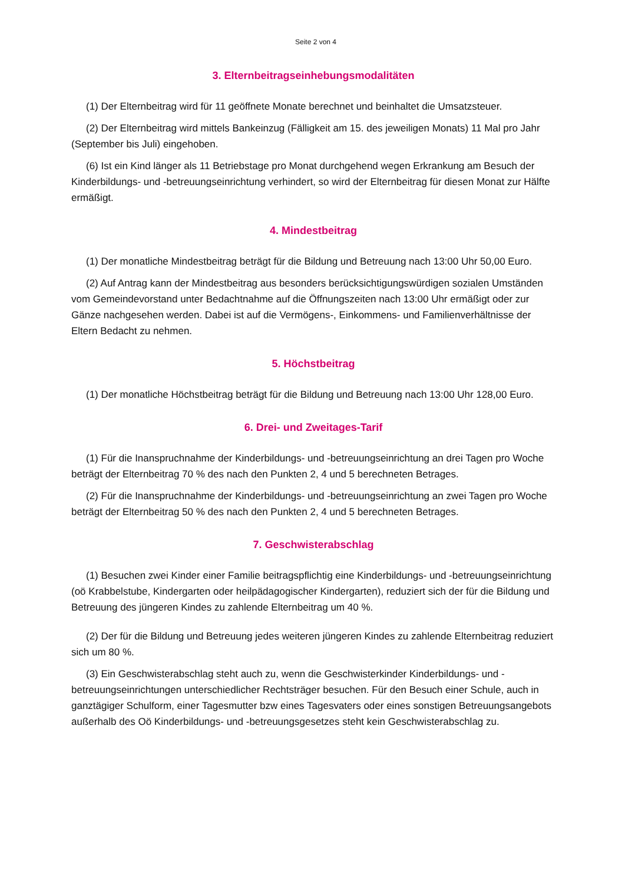Seite 2 von 4
3. Elternbeitragseinhebungsmodalitäten
(1) Der Elternbeitrag wird für 11 geöffnete Monate berechnet und beinhaltet die Umsatzsteuer.
(2) Der Elternbeitrag wird mittels Bankeinzug (Fälligkeit am 15. des jeweiligen Monats) 11 Mal pro Jahr (September bis Juli) eingehoben.
(6) Ist ein Kind länger als 11 Betriebstage pro Monat durchgehend wegen Erkrankung am Besuch der Kinderbildungs- und -betreuungseinrichtung verhindert, so wird der Elternbeitrag für diesen Monat zur Hälfte ermäßigt.
4. Mindestbeitrag
(1) Der monatliche Mindestbeitrag beträgt für die Bildung und Betreuung nach 13:00 Uhr 50,00 Euro.
(2) Auf Antrag kann der Mindestbeitrag aus besonders berücksichtigungswürdigen sozialen Umständen vom Gemeindevorstand unter Bedachtnahme auf die Öffnungszeiten nach 13:00 Uhr ermäßigt oder zur Gänze nachgesehen werden. Dabei ist auf die Vermögens-, Einkommens- und Familienverhältnisse der Eltern Bedacht zu nehmen.
5. Höchstbeitrag
(1) Der monatliche Höchstbeitrag beträgt für die Bildung und Betreuung nach 13:00 Uhr 128,00 Euro.
6. Drei- und Zweitages-Tarif
(1) Für die Inanspruchnahme der Kinderbildungs- und -betreuungseinrichtung an drei Tagen pro Woche beträgt der Elternbeitrag 70 % des nach den Punkten 2, 4 und 5 berechneten Betrages.
(2) Für die Inanspruchnahme der Kinderbildungs- und -betreuungseinrichtung an zwei Tagen pro Woche beträgt der Elternbeitrag 50 % des nach den Punkten 2, 4 und 5 berechneten Betrages.
7. Geschwisterabschlag
(1) Besuchen zwei Kinder einer Familie beitragspflichtig eine Kinderbildungs- und -betreuungseinrichtung (oö Krabbelstube, Kindergarten oder heilpädagogischer Kindergarten), reduziert sich der für die Bildung und Betreuung des jüngeren Kindes zu zahlende Elternbeitrag um 40 %.
(2) Der für die Bildung und Betreuung jedes weiteren jüngeren Kindes zu zahlende Elternbeitrag reduziert sich um 80 %.
(3) Ein Geschwisterabschlag steht auch zu, wenn die Geschwisterkinder Kinderbildungs- und -betreuungseinrichtungen unterschiedlicher Rechtsträger besuchen. Für den Besuch einer Schule, auch in ganztägiger Schulform, einer Tagesmutter bzw eines Tagesvaters oder eines sonstigen Betreuungsangebots außerhalb des Oö Kinderbildungs- und -betreuungsgesetzes steht kein Geschwisterabschlag zu.